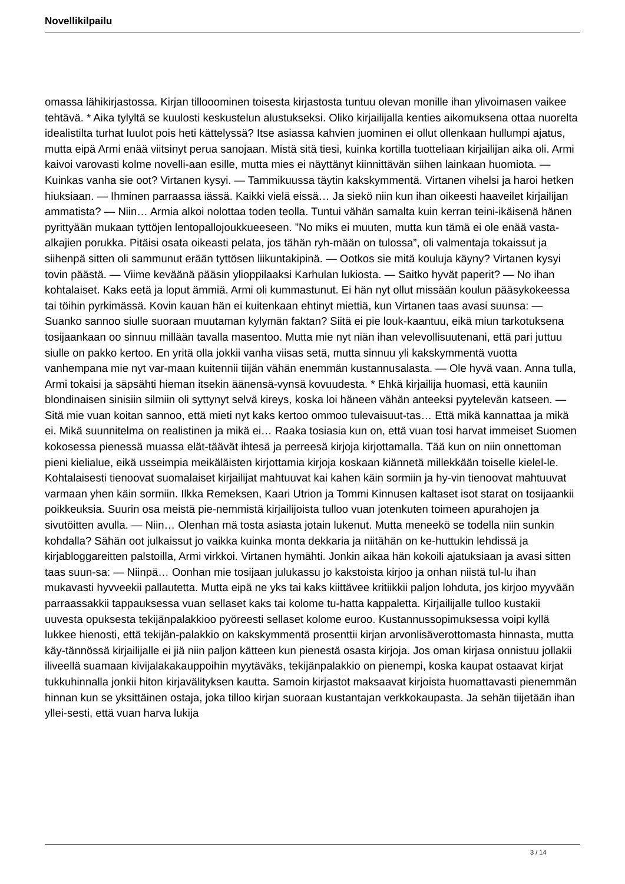Novellikilpailu
omassa lähikirjastossa. Kirjan tillooominen toisesta kirjastosta tuntuu olevan monille ihan ylivoimasen vaikee tehtävä. * Aika tylyltä se kuulosti keskustelun alustukseksi. Oliko kirjailijalla kenties aikomuksena ottaa nuorelta idealistilta turhat luulot pois heti kättelyssä? Itse asiassa kahvien juominen ei ollut ollenkaan hullumpi ajatus, mutta eipä Armi enää viitsinyt perua sanojaan. Mistä sitä tiesi, kuinka kortilla tuotteliaan kirjailijan aika oli. Armi kaivoi varovasti kolme novelli-aan esille, mutta mies ei näyttänyt kiinnittävän siihen lainkaan huomiota. — Kuinkas vanha sie oot? Virtanen kysyi. — Tammikuussa täytin kakskymmentä. Virtanen vihelsi ja haroi hetken hiuksiaan. — Ihminen parraassa iässä. Kaikki vielä eissä… Ja siekö niin kun ihan oikeesti haaveilet kirjailijan ammatista? — Niin… Armia alkoi nolottaa toden teolla. Tuntui vähän samalta kuin kerran teini-ikäisenä hänen pyrittyään mukaan tyttöjen lentopallojoukkueeseen. ”No miks ei muuten, mutta kun tämä ei ole enää vasta-alkajien porukka. Pitäisi osata oikeasti pelata, jos tähän ryh-mään on tulossa”, oli valmentaja tokaissut ja siihenpä sitten oli sammunut erään tyttösen liikuntakipinä. — Ootkos sie mitä kouluja käyny? Virtanen kysyi tovin päästä. — Viime keväänä pääsin ylioppilaaksi Karhulan lukiosta. — Saitko hyvät paperit? — No ihan kohtalaiset. Kaks eetä ja loput ämmiä. Armi oli kummastunut. Ei hän nyt ollut missään koulun pääsykokeessa tai töihin pyrkimässä. Kovin kauan hän ei kuitenkaan ehtinyt miettiä, kun Virtanen taas avasi suunsa: — Suanko sannoo siulle suoraan muutaman kylymän faktan? Siitä ei pie louk-kaantuu, eikä miun tarkotuksena tosijaankaan oo sinnuu millään tavalla masentoo. Mutta mie nyt niän ihan velevollisuutenani, että pari juttuu siulle on pakko kertoo. En yritä olla jokkii vanha viisas setä, mutta sinnuu yli kakskymmentä vuotta vanhempana mie nyt var-maan kuitennii tiijän vähän enemmän kustannusalasta. — Ole hyvä vaan. Anna tulla, Armi tokaisi ja säpsähti hieman itsekin äänensä-vynsä kovuudesta. * Ehkä kirjailija huomasi, että kauniin blondinaisen sinisiin silmiin oli syttynyt selvä kireys, koska loi häneen vähän anteeksi pyytelevän katseen. — Sitä mie vuan koitan sannoo, että mieti nyt kaks kertoo ommoo tulevaisuut-tas… Että mikä kannattaa ja mikä ei. Mikä suunnitelma on realistinen ja mikä ei… Raaka tosiasia kun on, että vuan tosi harvat immeiset Suomen kokosessa pienessä muassa elät-täävät ihtesä ja perreesä kirjoja kirjottamalla. Tää kun on niin onnettoman pieni kielialue, eikä usseimpia meikäläisten kirjottamia kirjoja koskaan kiännetä millekkään toiselle kielel-le. Kohtalaisesti tienoovat suomalaiset kirjailijat mahtuuvat kai kahen käin sormiin ja hy-vin tienoovat mahtuuvat varmaan yhen käin sormiin. Ilkka Remeksen, Kaari Utrion ja Tommi Kinnusen kaltaset isot starat on tosijaankii poikkeuksia. Suurin osa meistä pie-nemmistä kirjailijoista tulloo vuan jotenkuten toimeen apurahojen ja sivutöitten avulla. — Niin… Olenhan mä tosta asiasta jotain lukenut. Mutta meneekö se todella niin sunkin kohdalla? Sähän oot julkaissut jo vaikka kuinka monta dekkaria ja niitähän on ke-huttukin lehdissä ja kirjabloggareitten palstoilla, Armi virkkoi. Virtanen hymähti. Jonkin aikaa hän kokoili ajatuksiaan ja avasi sitten taas suun-sa: — Niinpä… Oonhan mie tosijaan julukassu jo kakstoista kirjoo ja onhan niistä tul-lu ihan mukavasti hyvveekii pallautetta. Mutta eipä ne yks tai kaks kiittävee kritiikkii paljon lohduta, jos kirjoo myyvään parraassakkii tappauksessa vuan sellaset kaks tai kolome tu-hatta kappaletta. Kirjailijalle tulloo kustakii uuvesta opuksesta tekijänpalakkioo pyöreesti sellaset kolome euroo. Kustannussopimuksessa voipi kyllä lukkee hienosti, että tekijän-palakkio on kakskymmentä prosenttii kirjan arvonlisäverottomasta hinnasta, mutta käy-tännössä kirjailijalle ei jiä niin paljon kätteen kun pienestä osasta kirjoja. Jos oman kirjasa onnistuu jollakii iliveellä suamaan kivijalakakauppoihin myytäväks, tekijänpalakkio on pienempi, koska kaupat ostaavat kirjat tukkuhinnalla jonkii hiton kirjavälityksen kautta. Samoin kirjastot maksaavat kirjoista huomattavasti pienemmän hinnan kun se yksittäinen ostaja, joka tilloo kirjan suoraan kustantajan verkkokaupasta. Ja sehän tiijetään ihan yllei-sesti, että vuan harva lukija
3 / 14